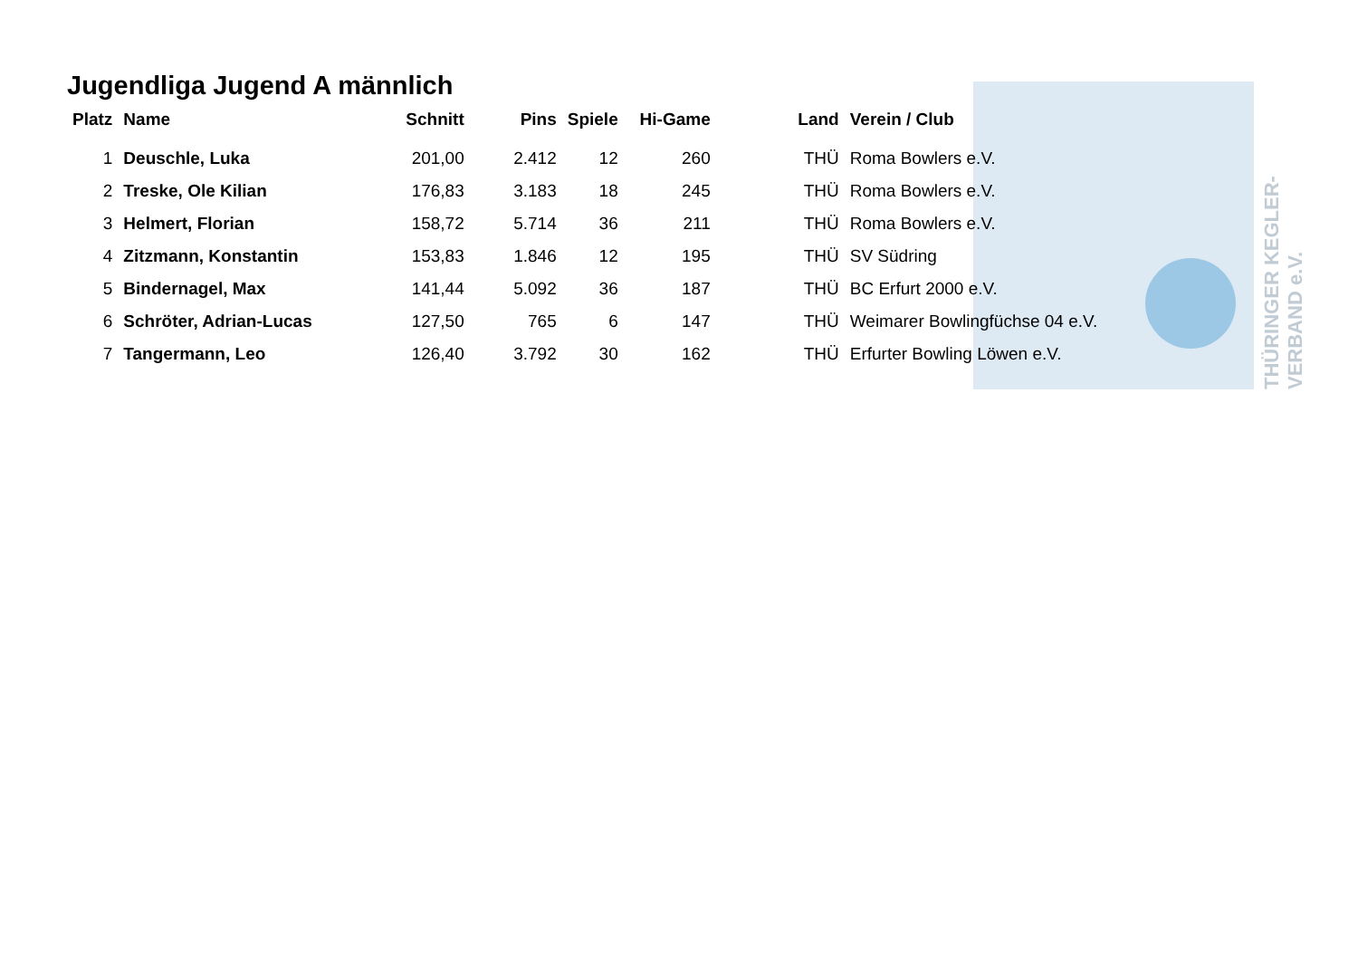THÜRINGER KEGLER-VERBAND e.V.
Jugendliga Jugend A männlich
| Platz | Name | Schnitt | Pins | Spiele | Hi-Game | Land | Verein / Club |
| --- | --- | --- | --- | --- | --- | --- | --- |
| 1 | Deuschle, Luka | 201,00 | 2.412 | 12 | 260 | THÜ | Roma Bowlers e.V. |
| 2 | Treske, Ole Kilian | 176,83 | 3.183 | 18 | 245 | THÜ | Roma Bowlers e.V. |
| 3 | Helmert, Florian | 158,72 | 5.714 | 36 | 211 | THÜ | Roma Bowlers e.V. |
| 4 | Zitzmann, Konstantin | 153,83 | 1.846 | 12 | 195 | THÜ | SV Südring |
| 5 | Bindernagel, Max | 141,44 | 5.092 | 36 | 187 | THÜ | BC Erfurt 2000 e.V. |
| 6 | Schröter, Adrian-Lucas | 127,50 | 765 | 6 | 147 | THÜ | Weimarer Bowlingfüchse 04 e.V. |
| 7 | Tangermann, Leo | 126,40 | 3.792 | 30 | 162 | THÜ | Erfurter Bowling Löwen e.V. |